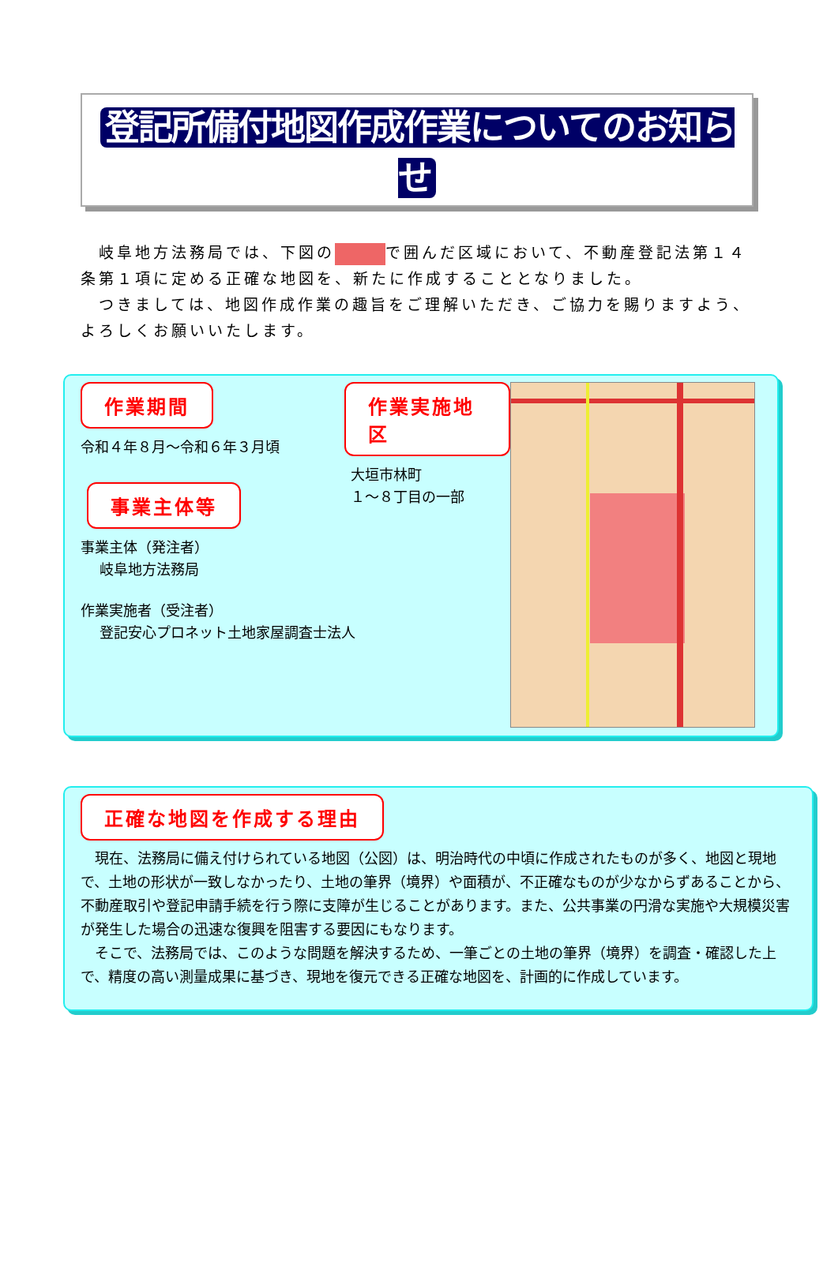登記所備付地図作成作業についてのお知らせ
　岐阜地方法務局では、下図の で囲んだ区域において、不動産登記法第１４条第１項に定める正確な地図を、新たに作成することとなりました。
　つきましては、地図作成作業の趣旨をご理解いただき、ご協力を賜りますよう、よろしくお願いいたします。
作業期間
令和４年８月～令和６年３月頃
事業主体等
事業主体（発注者）
　 岐阜地方法務局
作業実施者（受注者）
　 登記安心プロネット土地家屋調査士法人
作業実施地区
大垣市林町
１～８丁目の一部
正確な地図を作成する理由
　現在、法務局に備え付けられている地図（公図）は、明治時代の中頃に作成されたものが多く、地図と現地で、土地の形状が一致しなかったり、土地の筆界（境界）や面積が、不正確なものが少なからずあることから、不動産取引や登記申請手続を行う際に支障が生じることがあります。また、公共事業の円滑な実施や大規模災害が発生した場合の迅速な復興を阻害する要因にもなります。
　そこで、法務局では、このような問題を解決するため、一筆ごとの土地の筆界（境界）を調査・確認した上で、精度の高い測量成果に基づき、現地を復元できる正確な地図を、計画的に作成しています。